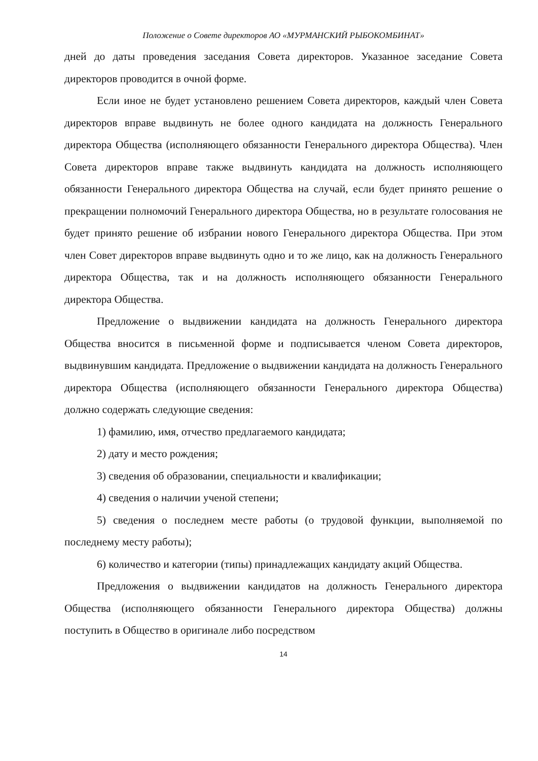Положение о Совете директоров АО «МУРМАНСКИЙ РЫБОКОМБИНАТ»
дней до даты проведения заседания Совета директоров. Указанное заседание Совета директоров проводится в очной форме.
Если иное не будет установлено решением Совета директоров, каждый член Совета директоров вправе выдвинуть не более одного кандидата на должность Генерального директора Общества (исполняющего обязанности Генерального директора Общества). Член Совета директоров вправе также выдвинуть кандидата на должность исполняющего обязанности Генерального директора Общества на случай, если будет принято решение о прекращении полномочий Генерального директора Общества, но в результате голосования не будет принято решение об избрании нового Генерального директора Общества. При этом член Совет директоров вправе выдвинуть одно и то же лицо, как на должность Генерального директора Общества, так и на должность исполняющего обязанности Генерального директора Общества.
Предложение о выдвижении кандидата на должность Генерального директора Общества вносится в письменной форме и подписывается членом Совета директоров, выдвинувшим кандидата. Предложение о выдвижении кандидата на должность Генерального директора Общества (исполняющего обязанности Генерального директора Общества) должно содержать следующие сведения:
1) фамилию, имя, отчество предлагаемого кандидата;
2) дату и место рождения;
3) сведения об образовании, специальности и квалификации;
4) сведения о наличии ученой степени;
5) сведения о последнем месте работы (о трудовой функции, выполняемой по последнему месту работы);
6) количество и категории (типы) принадлежащих кандидату акций Общества.
Предложения о выдвижении кандидатов на должность Генерального директора Общества (исполняющего обязанности Генерального директора Общества) должны поступить в Общество в оригинале либо посредством
14